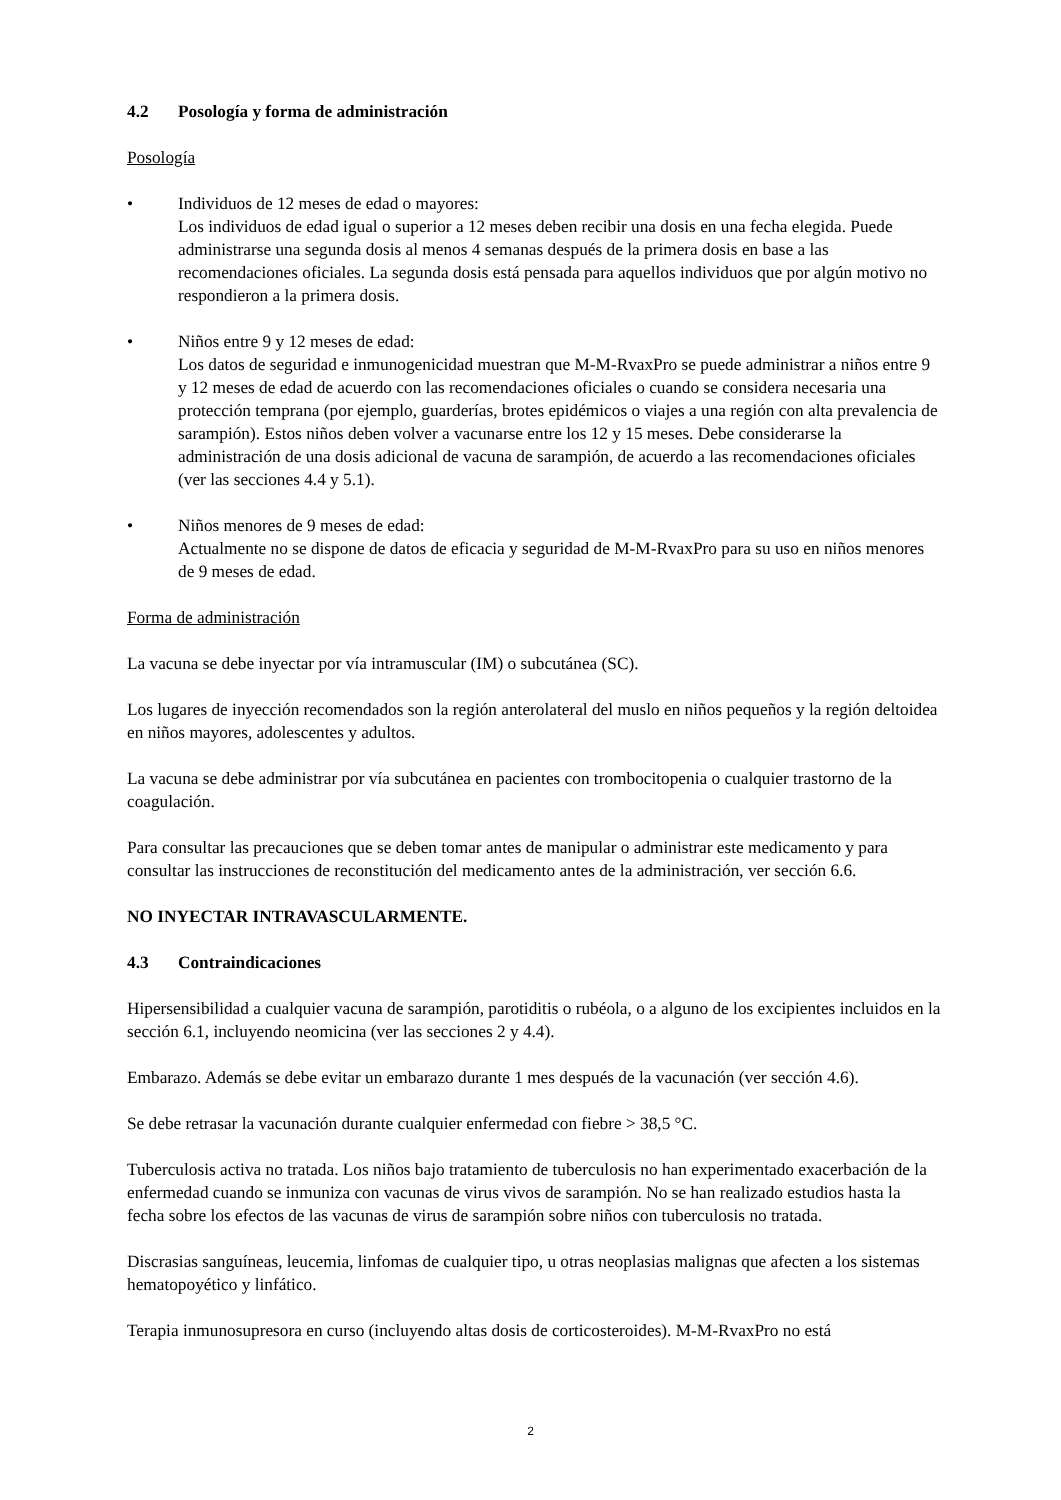4.2 Posología y forma de administración
Posología
• Individuos de 12 meses de edad o mayores:
Los individuos de edad igual o superior a 12 meses deben recibir una dosis en una fecha elegida. Puede administrarse una segunda dosis al menos 4 semanas después de la primera dosis en base a las recomendaciones oficiales. La segunda dosis está pensada para aquellos individuos que por algún motivo no respondieron a la primera dosis.
• Niños entre 9 y 12 meses de edad:
Los datos de seguridad e inmunogenicidad muestran que M-M-RvaxPro se puede administrar a niños entre 9 y 12 meses de edad de acuerdo con las recomendaciones oficiales o cuando se considera necesaria una protección temprana (por ejemplo, guarderías, brotes epidémicos o viajes a una región con alta prevalencia de sarampión). Estos niños deben volver a vacunarse entre los 12 y 15 meses. Debe considerarse la administración de una dosis adicional de vacuna de sarampión, de acuerdo a las recomendaciones oficiales (ver las secciones 4.4 y 5.1).
• Niños menores de 9 meses de edad:
Actualmente no se dispone de datos de eficacia y seguridad de M-M-RvaxPro para su uso en niños menores de 9 meses de edad.
Forma de administración
La vacuna se debe inyectar por vía intramuscular (IM) o subcutánea (SC).
Los lugares de inyección recomendados son la región anterolateral del muslo en niños pequeños y la región deltoidea en niños mayores, adolescentes y adultos.
La vacuna se debe administrar por vía subcutánea en pacientes con trombocitopenia o cualquier trastorno de la coagulación.
Para consultar las precauciones que se deben tomar antes de manipular o administrar este medicamento y para consultar las instrucciones de reconstitución del medicamento antes de la administración, ver sección 6.6.
NO INYECTAR INTRAVASCULARMENTE.
4.3 Contraindicaciones
Hipersensibilidad a cualquier vacuna de sarampión, parotiditis o rubéola, o a alguno de los excipientes incluidos en la sección 6.1, incluyendo neomicina (ver las secciones 2 y 4.4).
Embarazo. Además se debe evitar un embarazo durante 1 mes después de la vacunación (ver sección 4.6).
Se debe retrasar la vacunación durante cualquier enfermedad con fiebre > 38,5 °C.
Tuberculosis activa no tratada. Los niños bajo tratamiento de tuberculosis no han experimentado exacerbación de la enfermedad cuando se inmuniza con vacunas de virus vivos de sarampión. No se han realizado estudios hasta la fecha sobre los efectos de las vacunas de virus de sarampión sobre niños con tuberculosis no tratada.
Discrasias sanguíneas, leucemia, linfomas de cualquier tipo, u otras neoplasias malignas que afecten a los sistemas hematopoyético y linfático.
Terapia inmunosupresora en curso (incluyendo altas dosis de corticosteroides). M-M-RvaxPro no está
2